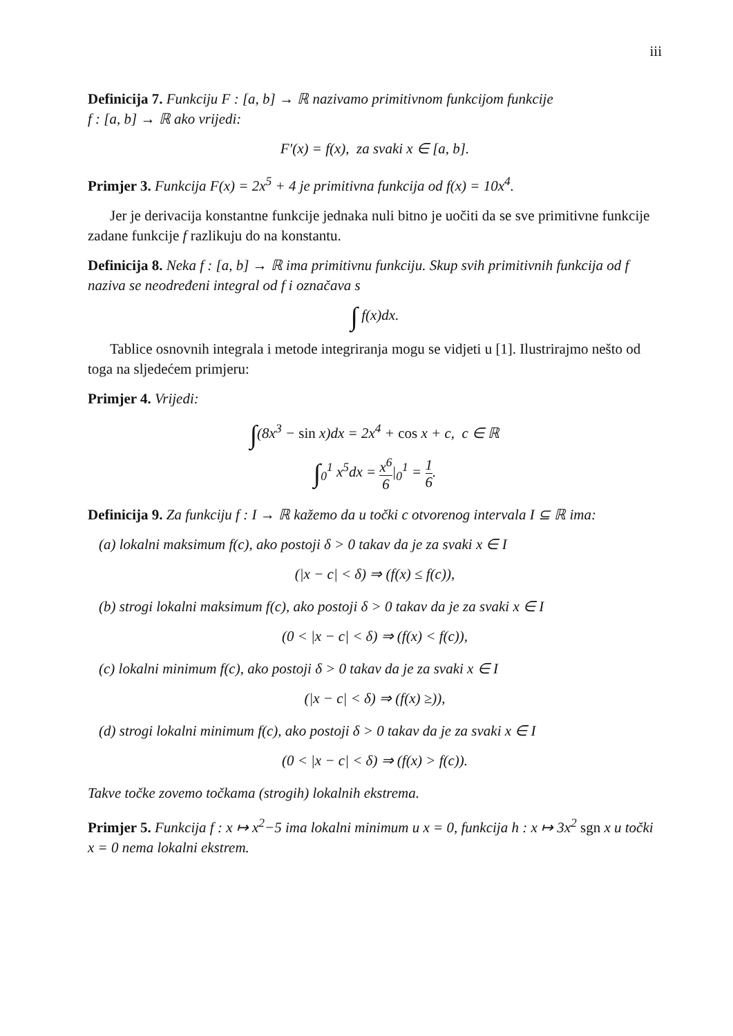iii
Definicija 7. Funkciju F : [a, b] → ℝ nazivamo primitivnom funkcijom funkcije
f : [a, b] → ℝ ako vrijedi:
F′(x) = f(x), za svaki x ∈ [a, b].
Primjer 3. Funkcija F(x) = 2x<sup>5</sup> + 4 je primitivna funkcija od f(x) = 10x<sup>4</sup>.
Jer je derivacija konstantne funkcije jednaka nuli bitno je uočiti da se sve primitivne funkcije zadane funkcije f razlikuju do na konstantu.
Definicija 8. Neka f : [a, b] → ℝ ima primitivnu funkciju. Skup svih primitivnih funkcija od f naziva se neodređeni integral od f i označava s
∫ f(x)dx.
Tablice osnovnih integrala i metode integriranja mogu se vidjeti u [1]. Ilustrirajmo nešto od toga na sljedećem primjeru:
Primjer 4. Vrijedi:
∫(8x<sup>3</sup> − sin x)dx = 2x<sup>4</sup> + cos x + c, c ∈ ℝ
∫<sub>0</sub><sup>1</sup> x<sup>5</sup>dx = x<sup>6</sup> 6|<sub>0</sub><sup>1</sup> = 1 6.
Definicija 9. Za funkciju f : I → ℝ kažemo da u točki c otvorenog intervala I ⊆ ℝ ima:
(a) lokalni maksimum f(c), ako postoji δ > 0 takav da je za svaki x ∈ I
(|x − c| < δ) ⇒ (f(x) ≤ f(c)),
(b) strogi lokalni maksimum f(c), ako postoji δ > 0 takav da je za svaki x ∈ I
(0 < |x − c| < δ) ⇒ (f(x) < f(c)),
(c) lokalni minimum f(c), ako postoji δ > 0 takav da je za svaki x ∈ I
(|x − c| < δ) ⇒ (f(x) ≥)),
(d) strogi lokalni minimum f(c), ako postoji δ > 0 takav da je za svaki x ∈ I
(0 < |x − c| < δ) ⇒ (f(x) > f(c)).
Takve točke zovemo točkama (strogih) lokalnih ekstrema.
Primjer 5. Funkcija f : x ↦ x<sup>2</sup>−5 ima lokalni minimum u x = 0, funkcija h : x ↦ 3x<sup>2</sup> sgn x u točki x = 0 nema lokalni ekstrem.